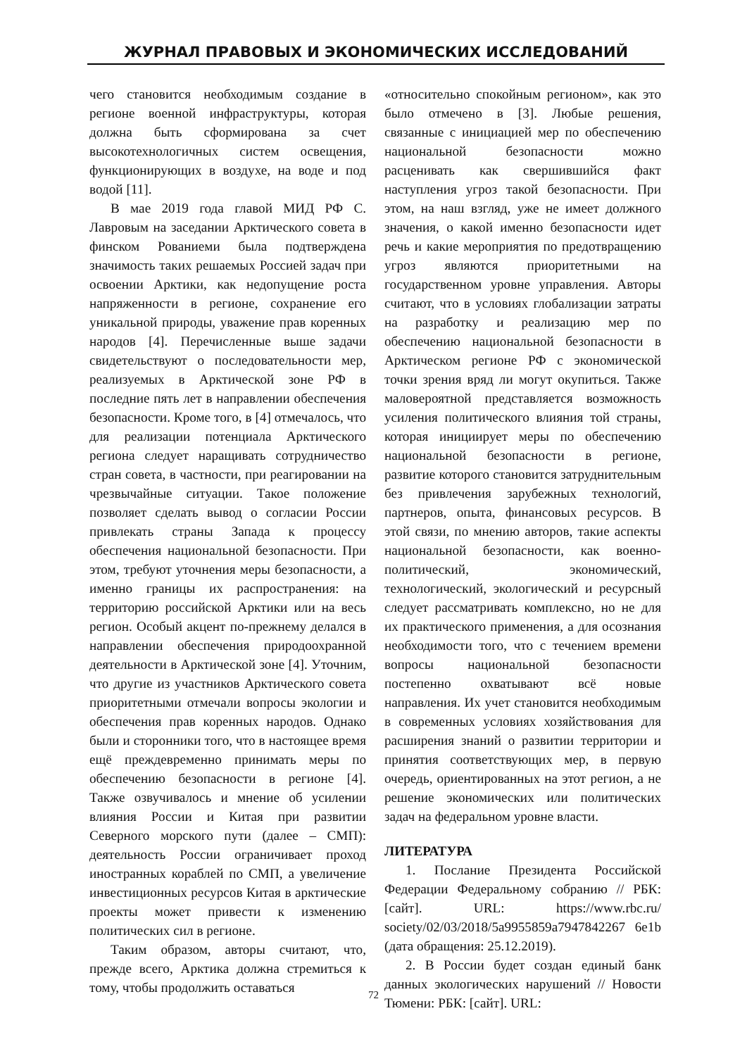ЖУРНАЛ ПРАВОВЫХ И ЭКОНОМИЧЕСКИХ ИССЛЕДОВАНИЙ
чего становится необходимым создание в регионе военной инфраструктуры, которая должна быть сформирована за счет высокотехнологичных систем освещения, функционирующих в воздухе, на воде и под водой [11].
В мае 2019 года главой МИД РФ С. Лавровым на заседании Арктического совета в финском Рованиеми была подтверждена значимость таких решаемых Россией задач при освоении Арктики, как недопущение роста напряженности в регионе, сохранение его уникальной природы, уважение прав коренных народов [4]. Перечисленные выше задачи свидетельствуют о последовательности мер, реализуемых в Арктической зоне РФ в последние пять лет в направлении обеспечения безопасности. Кроме того, в [4] отмечалось, что для реализации потенциала Арктического региона следует наращивать сотрудничество стран совета, в частности, при реагировании на чрезвычайные ситуации. Такое положение позволяет сделать вывод о согласии России привлекать страны Запада к процессу обеспечения национальной безопасности. При этом, требуют уточнения меры безопасности, а именно границы их распространения: на территорию российской Арктики или на весь регион. Особый акцент по-прежнему делался в направлении обеспечения природоохранной деятельности в Арктической зоне [4]. Уточним, что другие из участников Арктического совета приоритетными отмечали вопросы экологии и обеспечения прав коренных народов. Однако были и сторонники того, что в настоящее время ещё преждевременно принимать меры по обеспечению безопасности в регионе [4]. Также озвучивалось и мнение об усилении влияния России и Китая при развитии Северного морского пути (далее – СМП): деятельность России ограничивает проход иностранных кораблей по СМП, а увеличение инвестиционных ресурсов Китая в арктические проекты может привести к изменению политических сил в регионе.
Таким образом, авторы считают, что, прежде всего, Арктика должна стремиться к тому, чтобы продолжить оставаться
«относительно спокойным регионом», как это было отмечено в [3]. Любые решения, связанные с инициацией мер по обеспечению национальной безопасности можно расценивать как свершившийся факт наступления угроз такой безопасности. При этом, на наш взгляд, уже не имеет должного значения, о какой именно безопасности идет речь и какие мероприятия по предотвращению угроз являются приоритетными на государственном уровне управления. Авторы считают, что в условиях глобализации затраты на разработку и реализацию мер по обеспечению национальной безопасности в Арктическом регионе РФ с экономической точки зрения вряд ли могут окупиться. Также маловероятной представляется возможность усиления политического влияния той страны, которая инициирует меры по обеспечению национальной безопасности в регионе, развитие которого становится затруднительным без привлечения зарубежных технологий, партнеров, опыта, финансовых ресурсов. В этой связи, по мнению авторов, такие аспекты национальной безопасности, как военно-политический, экономический, технологический, экологический и ресурсный следует рассматривать комплексно, но не для их практического применения, а для осознания необходимости того, что с течением времени вопросы национальной безопасности постепенно охватывают всё новые направления. Их учет становится необходимым в современных условиях хозяйствования для расширения знаний о развитии территории и принятия соответствующих мер, в первую очередь, ориентированных на этот регион, а не решение экономических или политических задач на федеральном уровне власти.
ЛИТЕРАТУРА
1. Послание Президента Российской Федерации Федеральному собранию // РБК: [сайт]. URL: https://www.rbc.ru/ society/02/03/2018/5a9955859a7947842267 6e1b (дата обращения: 25.12.2019).
2. В России будет создан единый банк данных экологических нарушений // Новости Тюмени: РБК: [сайт]. URL:
72